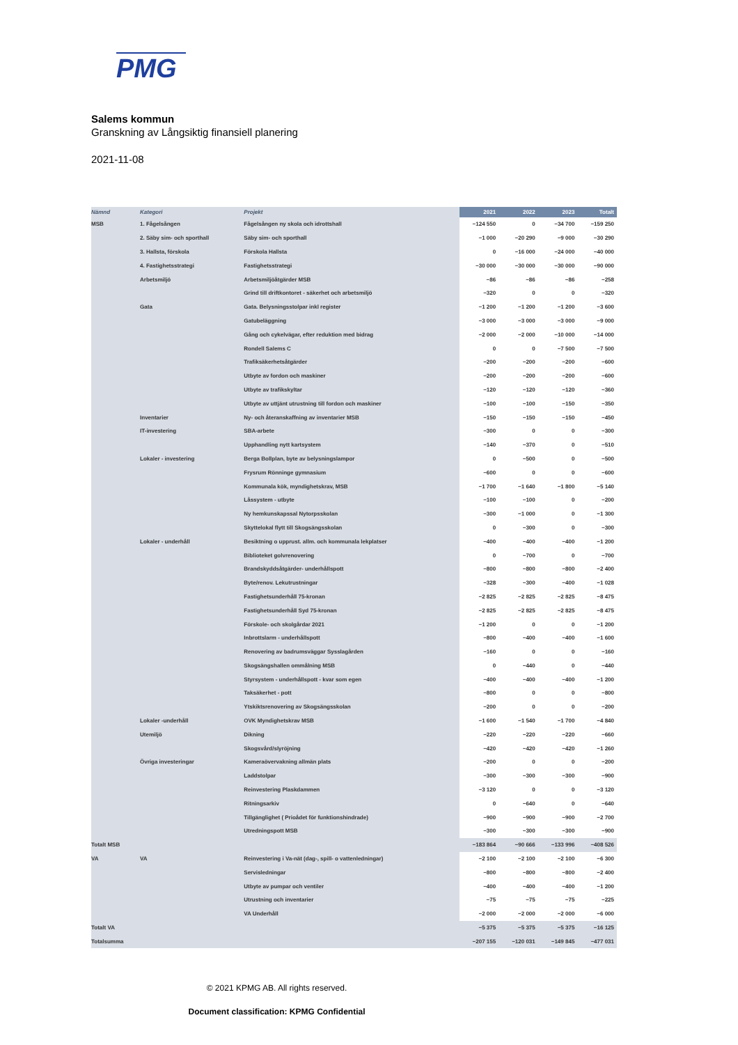PMG
Salems kommun
Granskning av Långsiktig finansiell planering
2021-11-08
| Nämnd | Kategori | Projekt | 2021 | 2022 | 2023 | Totalt |
| --- | --- | --- | --- | --- | --- | --- |
| MSB | 1. Fågelsången | Fågelsången ny skola och idrottshall | −124 550 | 0 | −34 700 | −159 250 |
| | 2. Säby sim- och sporthall | Säby sim- och sporthall | −1 000 | −20 290 | −9 000 | −30 290 |
| | 3. Hallsta, förskola | Förskola Hallsta | 0 | −16 000 | −24 000 | −40 000 |
| | 4. Fastighetsstrategi | Fastighetsstrategi | −30 000 | −30 000 | −30 000 | −90 000 |
| | Arbetsmiljö | Arbetsmiljöåtgärder MSB | −86 | −86 | −86 | −258 |
| | | Grind till driftkontoret - säkerhet och arbetsmiljö | −320 | 0 | 0 | −320 |
| | Gata | Gata. Belysningsstolpar inkl register | −1 200 | −1 200 | −1 200 | −3 600 |
| | | Gatubeläggning | −3 000 | −3 000 | −3 000 | −9 000 |
| | | Gång och cykelvägar, efter reduktion med bidrag | −2 000 | −2 000 | −10 000 | −14 000 |
| | | Rondell Salems C | 0 | 0 | −7 500 | −7 500 |
| | | Trafiksäkerhetsåtgärder | −200 | −200 | −200 | −600 |
| | | Utbyte av fordon och maskiner | −200 | −200 | −200 | −600 |
| | | Utbyte av trafikskyltar | −120 | −120 | −120 | −360 |
| | | Utbyte av uttjänt utrustning till fordon och maskiner | −100 | −100 | −150 | −350 |
| | Inventarier | Ny- och återanskaffning av inventarier MSB | −150 | −150 | −150 | −450 |
| | IT-investering | SBA-arbete | −300 | 0 | 0 | −300 |
| | | Upphandling nytt kartsystem | −140 | −370 | 0 | −510 |
| | Lokaler - investering | Berga Bollplan, byte av belysningslampor | 0 | −500 | 0 | −500 |
| | | Frysrum Rönninge gymnasium | −600 | 0 | 0 | −600 |
| | | Kommunala kök, myndighetskrav, MSB | −1 700 | −1 640 | −1 800 | −5 140 |
| | | Låssystem - utbyte | −100 | −100 | 0 | −200 |
| | | Ny hemkunskapssal Nytorpsskolan | −300 | −1 000 | 0 | −1 300 |
| | | Skyttelokal flytt till Skogsängsskolan | 0 | −300 | 0 | −300 |
| | Lokaler - underhåll | Besiktning o upprust. allm. och kommunala lekplatser | −400 | −400 | −400 | −1 200 |
| | | Biblioteket golvrenovering | 0 | −700 | 0 | −700 |
| | | Brandskyddsåtgärder- underhållspott | −800 | −800 | −800 | −2 400 |
| | | Byte/renov. Lekutrustningar | −328 | −300 | −400 | −1 028 |
| | | Fastighetsunderhåll 75-kronan | −2 825 | −2 825 | −2 825 | −8 475 |
| | | Fastighetsunderhåll Syd 75-kronan | −2 825 | −2 825 | −2 825 | −8 475 |
| | | Förskole- och skolgårdar 2021 | −1 200 | 0 | 0 | −1 200 |
| | | Inbrottslarm - underhållspott | −800 | −400 | −400 | −1 600 |
| | | Renovering av badrumsväggar Sysslagården | −160 | 0 | 0 | −160 |
| | | Skogsängshallen ommålning MSB | 0 | −440 | 0 | −440 |
| | | Styrsystem - underhållspott - kvar som egen | −400 | −400 | −400 | −1 200 |
| | | Taksäkerhet - pott | −800 | 0 | 0 | −800 |
| | | Ytskiktsrenovering av Skogsängsskolan | −200 | 0 | 0 | −200 |
| | Lokaler -underhåll | OVK Myndighetskrav MSB | −1 600 | −1 540 | −1 700 | −4 840 |
| | Utemiljö | Dikning | −220 | −220 | −220 | −660 |
| | | Skogsvård/slyröjning | −420 | −420 | −420 | −1 260 |
| | Övriga investeringar | Kameraövervakning allmän plats | −200 | 0 | 0 | −200 |
| | | Laddstolpar | −300 | −300 | −300 | −900 |
| | | Reinvestering Plaskdammen | −3 120 | 0 | 0 | −3 120 |
| | | Ritningsarkiv | 0 | −640 | 0 | −640 |
| | | Tillgänglighet ( Prioådet för funktionshindrade) | −900 | −900 | −900 | −2 700 |
| | | Utredningspott MSB | −300 | −300 | −300 | −900 |
| Totalt MSB | | | −183 864 | −90 666 | −133 996 | −408 526 |
| VA | VA | Reinvestering i Va-nät (dag-, spill- o vattenledningar) | −2 100 | −2 100 | −2 100 | −6 300 |
| | | Servisledningar | −800 | −800 | −800 | −2 400 |
| | | Utbyte av pumpar och ventiler | −400 | −400 | −400 | −1 200 |
| | | Utrustning och inventarier | −75 | −75 | −75 | −225 |
| | | VA Underhåll | −2 000 | −2 000 | −2 000 | −6 000 |
| Totalt VA | | | −5 375 | −5 375 | −5 375 | −16 125 |
| Totalsumma | | | −207 155 | −120 031 | −149 845 | −477 031 |
© 2021 KPMG AB. All rights reserved.
Document classification: KPMG Confidential